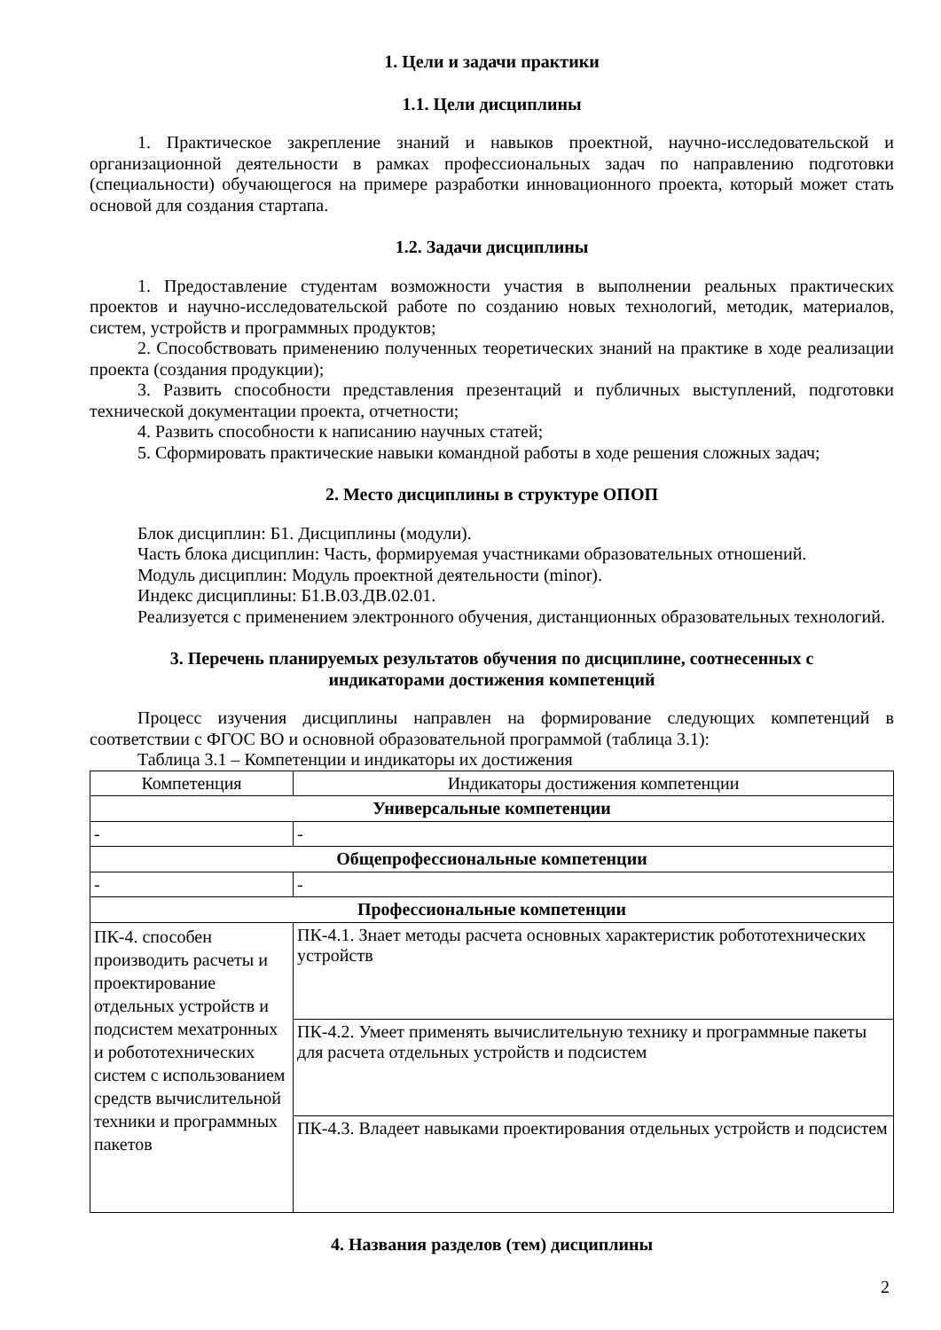1. Цели и задачи практики
1.1. Цели дисциплины
1. Практическое закрепление знаний и навыков проектной, научно-исследовательской и организационной деятельности в рамках профессиональных задач по направлению подготовки (специальности) обучающегося на примере разработки инновационного проекта, который может стать основой для создания стартапа.
1.2. Задачи дисциплины
1. Предоставление студентам возможности участия в выполнении реальных практических проектов и научно-исследовательской работе по созданию новых технологий, методик, материалов, систем, устройств и программных продуктов;
2. Способствовать применению полученных теоретических знаний на практике в ходе реализации проекта (создания продукции);
3. Развить способности представления презентаций и публичных выступлений, подготовки технической документации проекта, отчетности;
4. Развить способности к написанию научных статей;
5. Сформировать практические навыки командной работы в ходе решения сложных задач;
2. Место дисциплины в структуре ОПОП
Блок дисциплин: Б1. Дисциплины (модули).
Часть блока дисциплин: Часть, формируемая участниками образовательных отношений.
Модуль дисциплин: Модуль проектной деятельности (minor).
Индекс дисциплины: Б1.В.03.ДВ.02.01.
Реализуется с применением электронного обучения, дистанционных образовательных технологий.
3. Перечень планируемых результатов обучения по дисциплине, соотнесенных с
индикаторами достижения компетенций
Процесс изучения дисциплины направлен на формирование следующих компетенций в соответствии с ФГОС ВО и основной образовательной программой (таблица 3.1):
Таблица 3.1 – Компетенции и индикаторы их достижения
| Компетенция | Индикаторы достижения компетенции |
| --- | --- |
| Универсальные компетенции | |
| - | - |
| Общепрофессиональные компетенции | |
| - | - |
| Профессиональные компетенции | |
| ПК-4. способен производить расчеты и проектирование отдельных устройств и подсистем мехатронных и робототехнических систем с использованием средств вычислительной техники и программных пакетов | ПК-4.1. Знает методы расчета основных характеристик робототехнических устройств |
| | ПК-4.2. Умеет применять вычислительную технику и программные пакеты для расчета отдельных устройств и подсистем |
| | ПК-4.3. Владеет навыками проектирования отдельных устройств и подсистем |
4. Названия разделов (тем) дисциплины
2